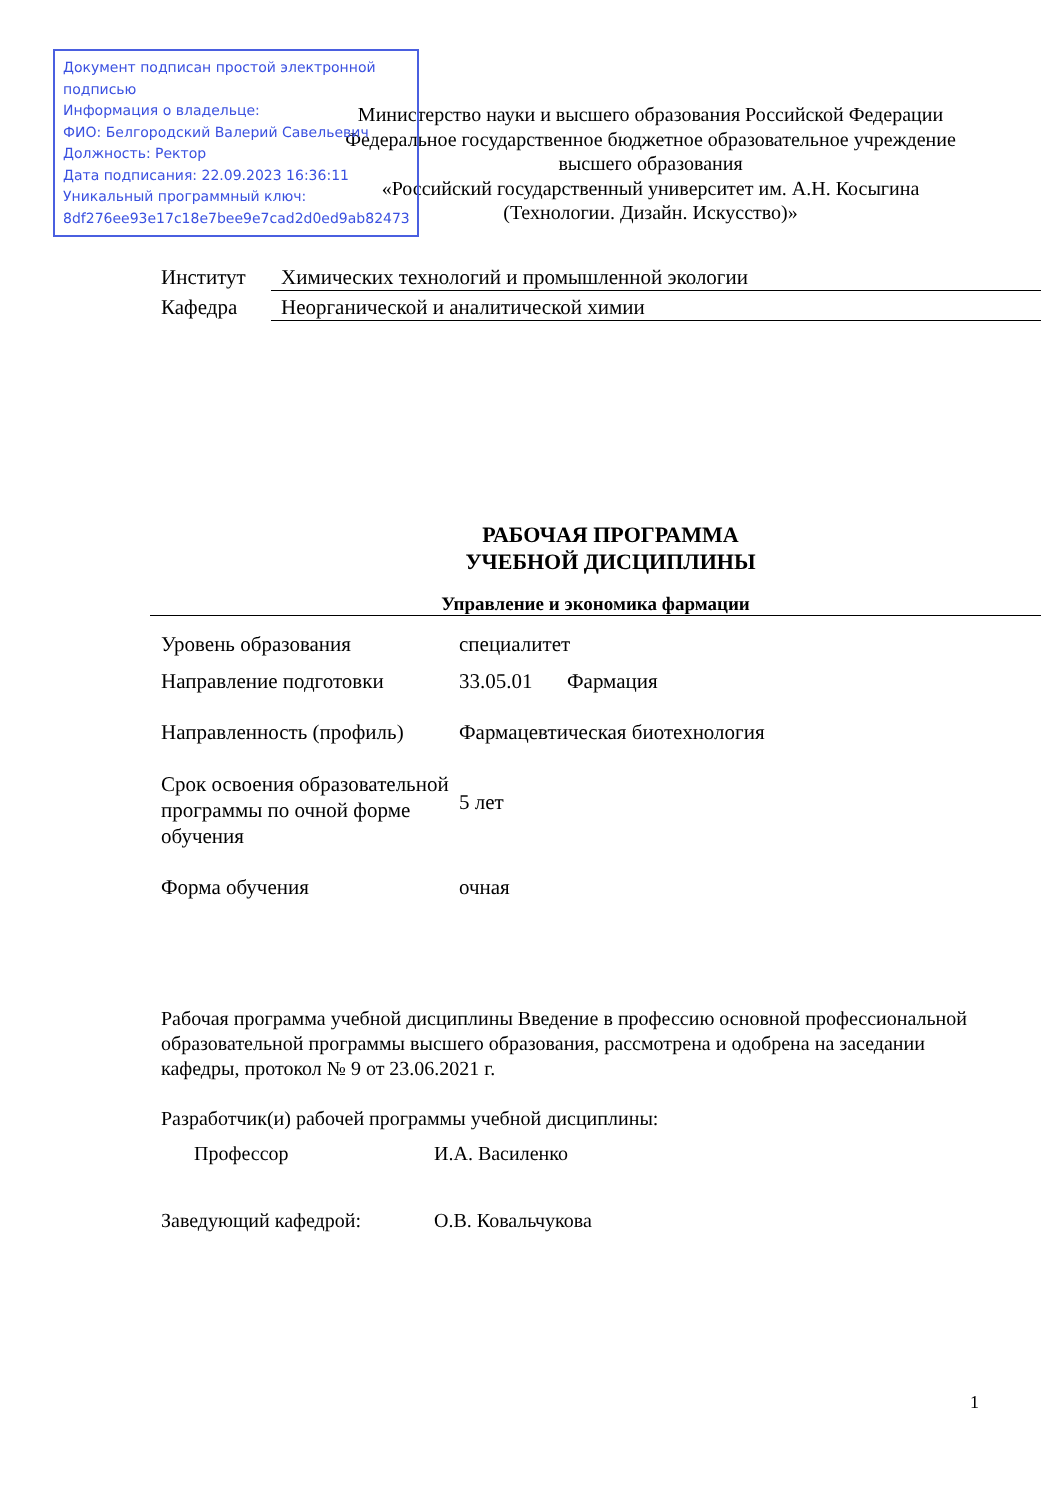Документ подписан простой электронной подписью
Информация о владельце:
ФИО: Белгородский Валерий Савельевич
Должность: Ректор
Дата подписания: 22.09.2023 16:36:11
Уникальный программный ключ:
8df276ee93e17c18e7bee9e7cad2d0ed9ab82473
Министерство науки и высшего образования Российской Федерации
Федеральное государственное бюджетное образовательное учреждение
высшего образования
«Российский государственный университет им. А.Н. Косыгина
(Технологии. Дизайн. Искусство)»
Институт Химических технологий и промышленной экологии
Кафедра Неорганической и аналитической химии
РАБОЧАЯ ПРОГРАММА
УЧЕБНОЙ ДИСЦИПЛИНЫ
Управление и экономика фармации
| Уровень образования | специалитет | |
| Направление подготовки | 33.05.01 | Фармация |
| Направленность (профиль) | Фармацевтическая биотехнология | |
| Срок освоения образовательной программы по очной форме обучения | 5 лет | |
| Форма обучения | очная | |
Рабочая программа учебной дисциплины Введение в профессию основной профессиональной образовательной программы высшего образования, рассмотрена и одобрена на заседании кафедры, протокол № 9 от 23.06.2021 г.
Разработчик(и) рабочей программы учебной дисциплины:
Профессор И.А. Василенко
Заведующий кафедрой: О.В. Ковальчукова
1